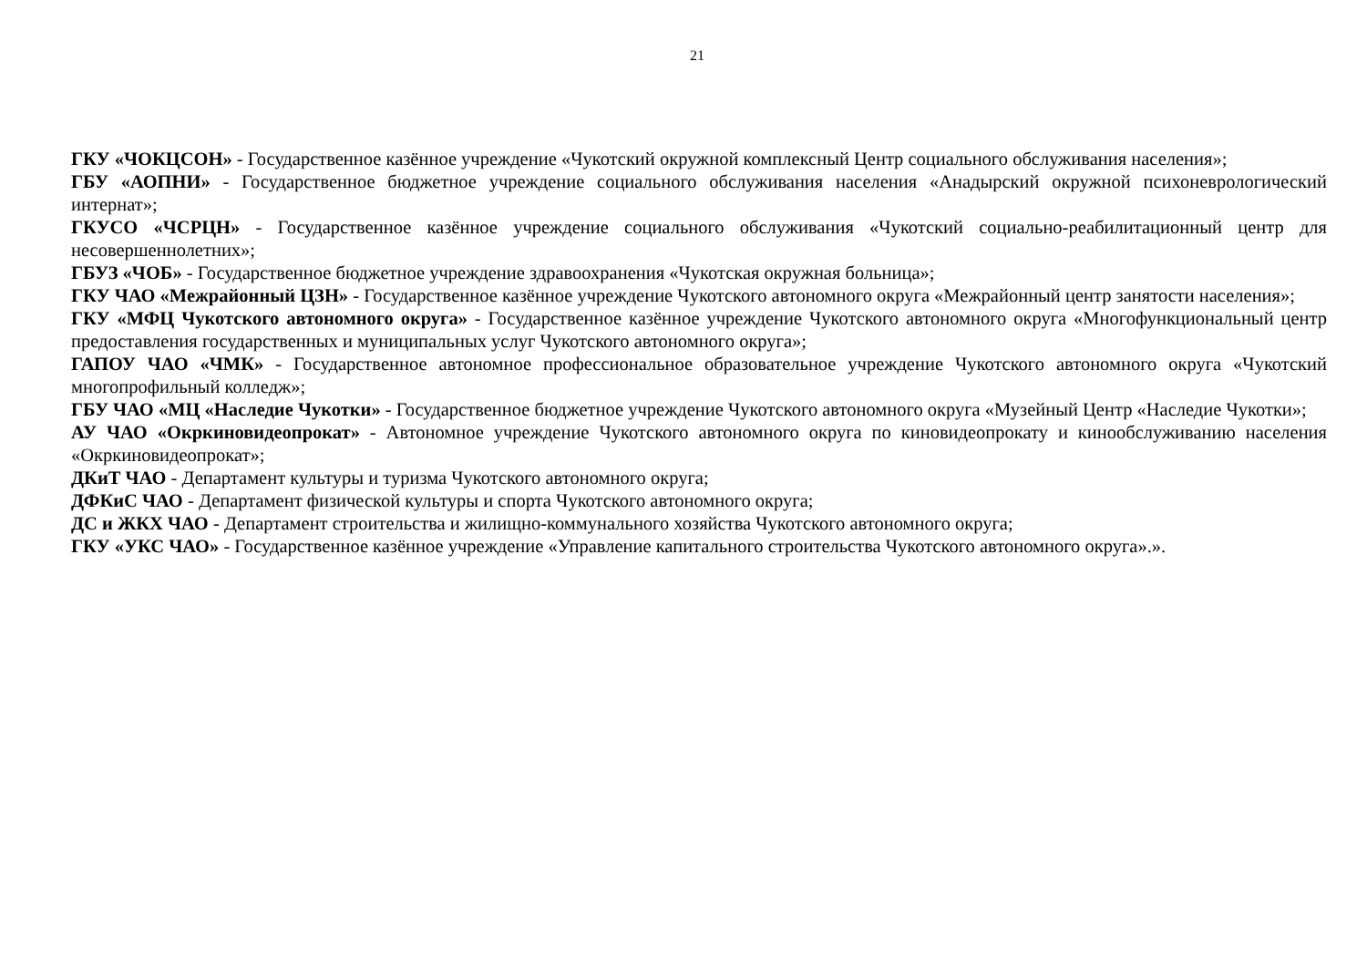21
ГКУ «ЧОКЦСОН» - Государственное казённое учреждение «Чукотский окружной комплексный Центр социального обслуживания населения»;
ГБУ «АОПНИ» - Государственное бюджетное учреждение социального обслуживания населения «Анадырский окружной психоневрологический интернат»;
ГКУСО «ЧСРЦН» - Государственное казённое учреждение социального обслуживания «Чукотский социально-реабилитационный центр для несовершеннолетних»;
ГБУЗ «ЧОБ» - Государственное бюджетное учреждение здравоохранения «Чукотская окружная больница»;
ГКУ ЧАО «Межрайонный ЦЗН» - Государственное казённое учреждение Чукотского автономного округа «Межрайонный центр занятости населения»;
ГКУ «МФЦ Чукотского автономного округа» - Государственное казённое учреждение Чукотского автономного округа «Многофункциональный центр предоставления государственных и муниципальных услуг Чукотского автономного округа»;
ГАПОУ ЧАО «ЧМК» - Государственное автономное профессиональное образовательное учреждение Чукотского автономного округа «Чукотский многопрофильный колледж»;
ГБУ ЧАО «МЦ «Наследие Чукотки» - Государственное бюджетное учреждение Чукотского автономного округа «Музейный Центр «Наследие Чукотки»;
АУ ЧАО «Окркиновидеопрокат» - Автономное учреждение Чукотского автономного округа по киновидеопрокату и кинообслуживанию населения «Окркиновидеопрокат»;
ДКиТ ЧАО - Департамент культуры и туризма Чукотского автономного округа;
ДФКиС ЧАО - Департамент физической культуры и спорта Чукотского автономного округа;
ДС и ЖКХ ЧАО - Департамент строительства и жилищно-коммунального хозяйства Чукотского автономного округа;
ГКУ «УКС ЧАО» - Государственное казённое учреждение «Управление капитального строительства Чукотского автономного округа».».